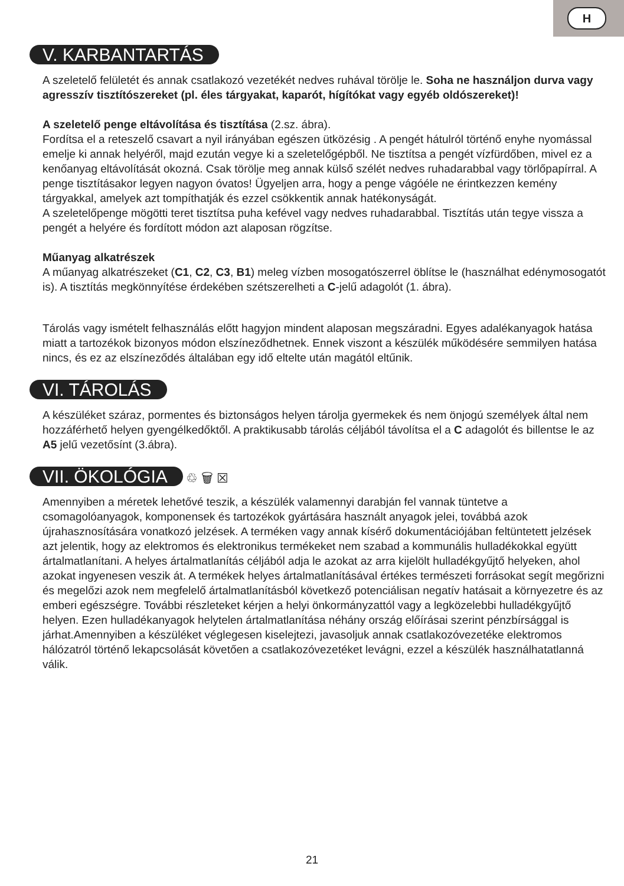H
V. KARBANTARTÁS
A szeletelő felületét és annak csatlakozó vezetékét nedves ruhával törölje le. Soha ne használjon durva vagy agresszív tisztítószereket (pl. éles tárgyakat, kaparót, hígítókat vagy egyéb oldószereket)!
A szeletelő penge eltávolítása és tisztítása (2.sz. ábra).
Fordítsa el a reteszelő csavart a nyil irányában egészen ütközésig . A pengét hátulról történő enyhe nyomással emelje ki annak helyéről, majd ezután vegye ki a szeletelőgépből. Ne tisztítsa a pengét vízfürdőben, mivel ez a kenőanyag eltávolítását okozná. Csak törölje meg annak külső szélét nedves ruhadarabbal vagy törlőpapírral. A penge tisztításakor legyen nagyon óvatos! Ügyeljen arra, hogy a penge vágóéle ne érintkezzen kemény tárgyakkal, amelyek azt tompíthatják és ezzel csökkentik annak hatékonyságát.
A szeletelőpenge mögötti teret tisztítsa puha kefével vagy nedves ruhadarabbal. Tisztítás után tegye vissza a pengét a helyére és fordított módon azt alaposan rögzítse.
Műanyag alkatrészek
A műanyag alkatrészeket (C1, C2, C3, B1) meleg vízben mosogatószerrel öblítse le (használhat edénymosogatót is). A tisztítás megkönnyítése érdekében szétszerelheti a C-jelű adagolót (1. ábra).
Tárolás vagy ismételt felhasználás előtt hagyjon mindent alaposan megszáradni. Egyes adalékanyagok hatása miatt a tartozékok bizonyos módon elszíneződhetnek. Ennek viszont a készülék működésére semmilyen hatása nincs, és ez az elszíneződés általában egy idő eltelte után magától eltűnik.
VI. TÁROLÁS
A készüléket száraz, pormentes és biztonságos helyen tárolja gyermekek és nem önjogú személyek által nem hozzáférhető helyen gyengélkedőktől. A praktikusabb tárolás céljából távolítsa el a C adagolót és billentse le az A5 jelű vezetősínt (3.ábra).
VII. ÖKOLÓGIA ♲ 🗑 ☒
Amennyiben a méretek lehetővé teszik, a készülék valamennyi darabján fel vannak tüntetve a csomagolóanyagok, komponensek és tartozékok gyártására használt anyagok jelei, továbbá azok újrahasznosítására vonatkozó jelzések. A terméken vagy annak kísérő dokumentációjában feltüntetett jelzések azt jelentik, hogy az elektromos és elektronikus termékeket nem szabad a kommunális hulladékokkal együtt ártalmatlanítani. A helyes ártalmatlanítás céljából adja le azokat az arra kijelölt hulladékgyűjtő helyeken, ahol azokat ingyenesen veszik át. A termékek helyes ártalmatlanításával értékes természeti forrásokat segít megőrizni és megelőzi azok nem megfelelő ártalmatlanításból következő potenciálisan negatív hatásait a környezetre és az emberi egészségre. További részleteket kérjen a helyi önkormányzattól vagy a legközelebbi hulladékgyűjtő helyen. Ezen hulladékanyagok helytelen ártalmatlanítása néhány ország előírásai szerint pénzbírsággal is járhat.Amennyiben a készüléket véglegesen kiselejtezi, javasoljuk annak csatlakozóvezetéke elektromos hálózatról történő lekapcsolását követően a csatlakozóvezetéket levágni, ezzel a készülék használhatatlanná válik.
21